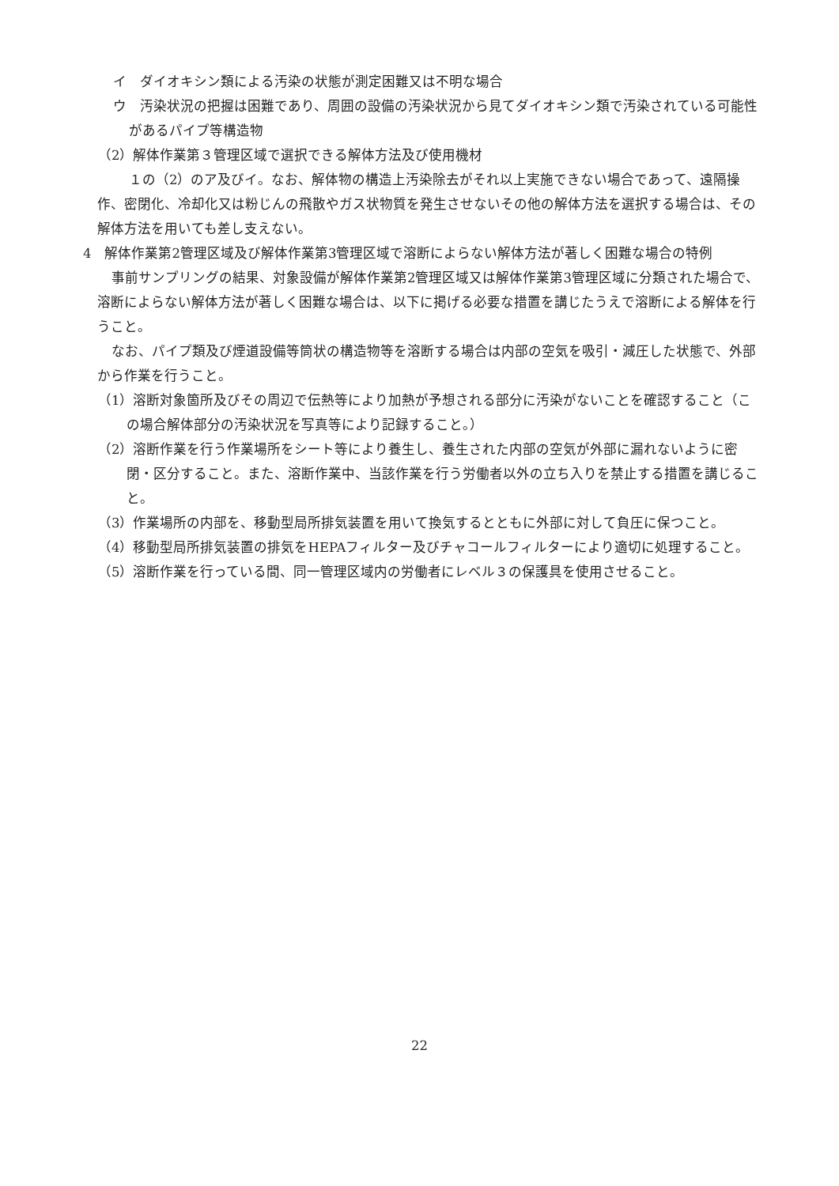イ　ダイオキシン類による汚染の状態が測定困難又は不明な場合
ウ　汚染状況の把握は困難であり、周囲の設備の汚染状況から見てダイオキシン類で汚染されている可能性があるパイプ等構造物
（2）解体作業第３管理区域で選択できる解体方法及び使用機材
１の（2）のア及びイ。なお、解体物の構造上汚染除去がそれ以上実施できない場合であって、遠隔操作、密閉化、冷却化又は粉じんの飛散やガス状物質を発生させないその他の解体方法を選択する場合は、その解体方法を用いても差し支えない。
4　解体作業第2管理区域及び解体作業第3管理区域で溶断によらない解体方法が著しく困難な場合の特例
事前サンプリングの結果、対象設備が解体作業第2管理区域又は解体作業第3管理区域に分類された場合で、溶断によらない解体方法が著しく困難な場合は、以下に掲げる必要な措置を講じたうえで溶断による解体を行うこと。
なお、パイプ類及び煙道設備等筒状の構造物等を溶断する場合は内部の空気を吸引・減圧した状態で、外部から作業を行うこと。
（1）溶断対象箇所及びその周辺で伝熱等により加熱が予想される部分に汚染がないことを確認すること（この場合解体部分の汚染状況を写真等により記録すること。）
（2）溶断作業を行う作業場所をシート等により養生し、養生された内部の空気が外部に漏れないように密閉・区分すること。また、溶断作業中、当該作業を行う労働者以外の立ち入りを禁止する措置を講じること。
（3）作業場所の内部を、移動型局所排気装置を用いて換気するとともに外部に対して負圧に保つこと。
（4）移動型局所排気装置の排気をHEPAフィルター及びチャコールフィルターにより適切に処理すること。
（5）溶断作業を行っている間、同一管理区域内の労働者にレベル３の保護具を使用させること。
22